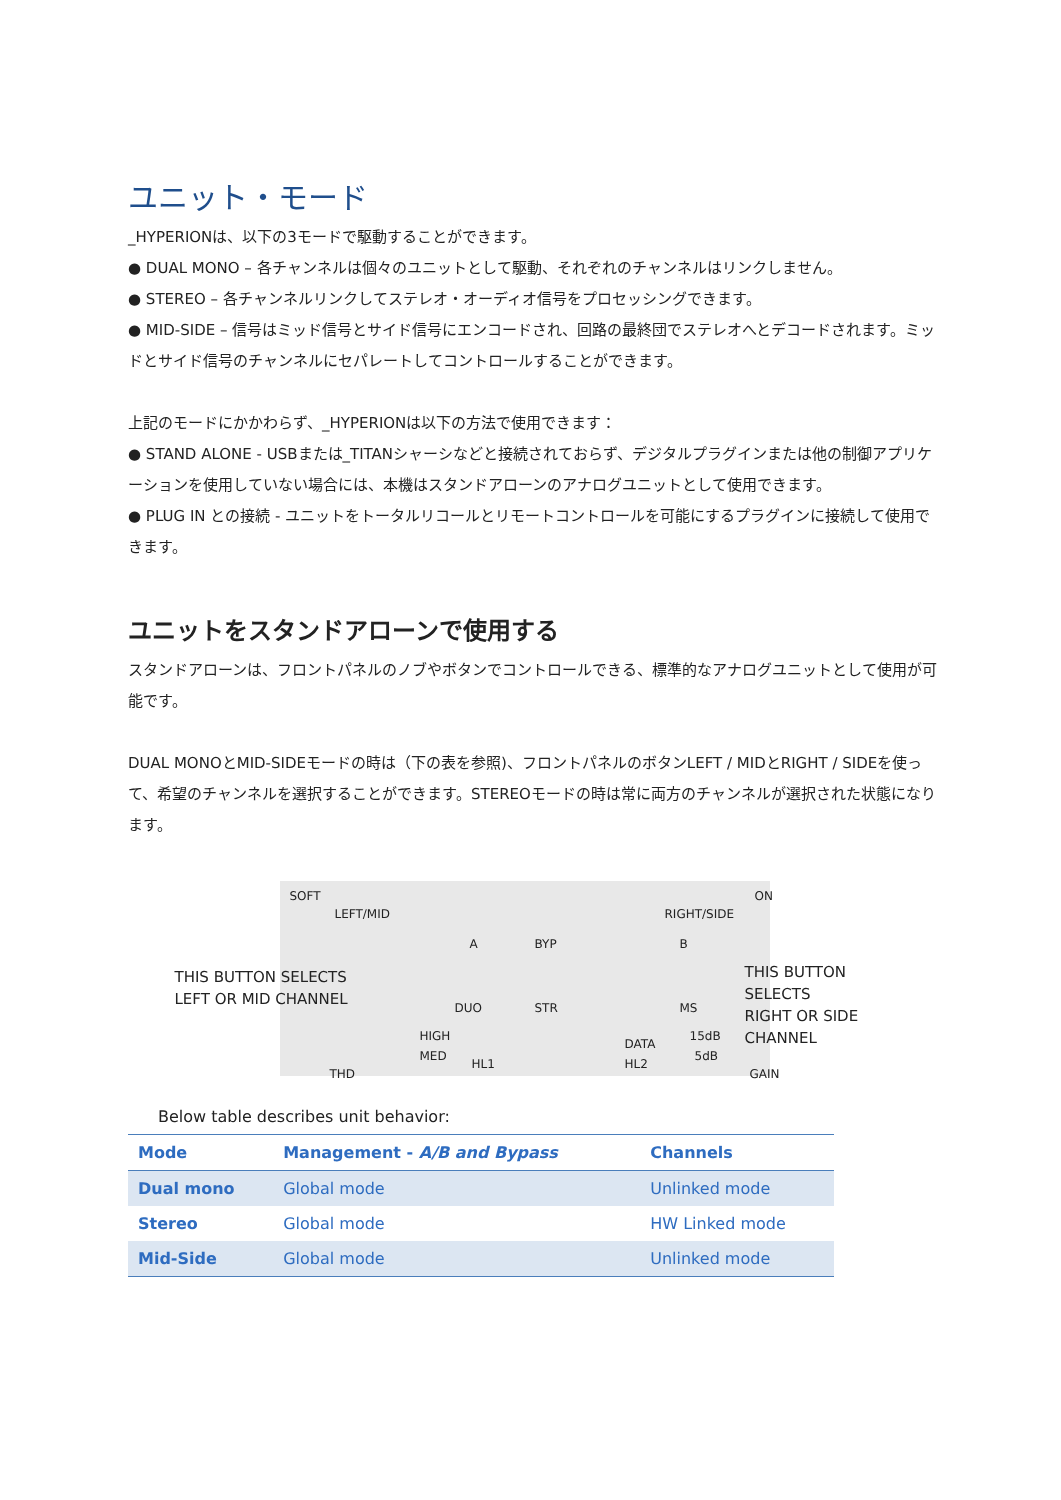ユニット・モード
_HYPERIONは、以下の3モードで駆動することができます。
● DUAL MONO – 各チャンネルは個々のユニットとして駆動、それぞれのチャンネルはリンクしません。
● STEREO – 各チャンネルリンクしてステレオ・オーディオ信号をプロセッシングできます。
● MID-SIDE – 信号はミッド信号とサイド信号にエンコードされ、回路の最終団でステレオへとデコードされます。ミッドとサイド信号のチャンネルにセパレートしてコントロールすることができます。
上記のモードにかかわらず、_HYPERIONは以下の方法で使用できます：
● STAND ALONE - USBまたは_TITANシャーシなどと接続されておらず、デジタルプラグインまたは他の制御アプリケーションを使用していない場合には、本機はスタンドアローンのアナログユニットとして使用できます。
● PLUG IN との接続 - ユニットをトータルリコールとリモートコントロールを可能にするプラグインに接続して使用できます。
ユニットをスタンドアローンで使用する
スタンドアローンは、フロントパネルのノブやボタンでコントロールできる、標準的なアナログユニットとして使用が可能です。
DUAL MONOとMID-SIDEモードの時は（下の表を参照)、フロントパネルのボタンLEFT / MIDとRIGHT / SIDEを使って、希望のチャンネルを選択することができます。STEREOモードの時は常に両方のチャンネルが選択された状態になります。
SOFT
LEFT/MID
A BYP B
ON
RIGHT/SIDE
THIS BUTTON SELECTS
LEFT OR MID CHANNEL
THIS BUTTON SELECTS
RIGHT OR SIDE CHANNEL
DUO STR MS
HIGH
MED
HL1
DATA
HL2
15dB
5dB
THD GAIN
Below table describes unit behavior:
| Mode | Management - A/B and Bypass | Channels |
| --- | --- | --- |
| Dual mono | Global mode | Unlinked mode |
| Stereo | Global mode | HW Linked mode |
| Mid-Side | Global mode | Unlinked mode |